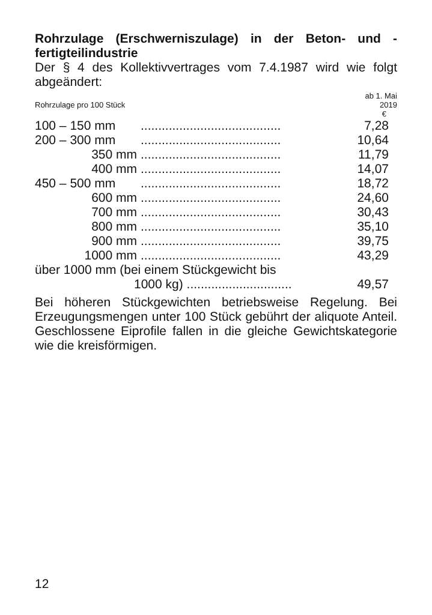Rohrzulage (Erschwerniszulage) in der Beton- und -fertigteilindustrie
Der § 4 des Kollektivvertrages vom 7.4.1987 wird wie folgt abgeändert:
| Rohrzulage pro 100 Stück | ab 1. Mai 2019 € |
| 100 – 150 mm | ........................................ | 7,28 |
| 200 – 300 mm | ........................................ | 10,64 |
| 350 mm | ........................................ | 11,79 |
| 400 mm | ........................................ | 14,07 |
| 450 – 500 mm | ........................................ | 18,72 |
| 600 mm | ........................................ | 24,60 |
| 700 mm | ........................................ | 30,43 |
| 800 mm | ........................................ | 35,10 |
| 900 mm | ........................................ | 39,75 |
| 1000 mm | ........................................ | 43,29 |
| über 1000 mm (bei einem Stückgewicht bis | | |
| 1000 kg) .............................. | | 49,57 |
Bei höheren Stückgewichten betriebsweise Regelung. Bei Erzeugungsmengen unter 100 Stück gebührt der aliquote Anteil. Geschlossene Eiprofile fallen in die gleiche Gewichtskategorie wie die kreisförmigen.
12